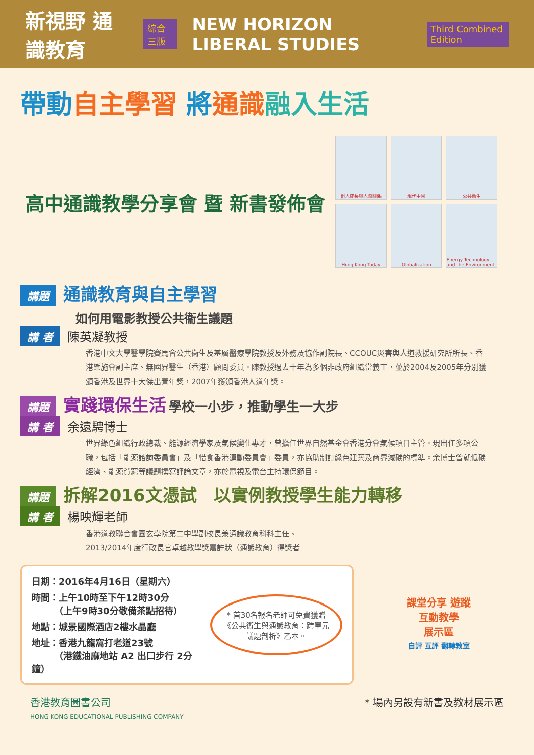新視野 通識教育 綜合三版 NEW HORIZON LIBERAL STUDIES Third Combined Edition
帶動 自主學習 將通識 融入生活
高中通識教學分享會 暨 新書發佈會
個人成長與人際關係
現代中國
公共衞生
Hong Kong Today
Globalization
Energy Technology and the Environment
講題 通識教育與自主學習
如何用電影教授公共衞生議題
講 者 陳英凝教授
香港中文大學醫學院賽馬會公共衞生及基層醫療學院教授及外務及協作副院長、CCOUC災害與人道救援研究所所長、香港樂施會副主席、無國界醫生（香港）顧問委員。陳教授過去十年為多個非政府組織當義工，並於2004及2005年分別獲頒香港及世界十大傑出青年獎，2007年獲頒香港人道年獎。
講題 實踐環保生活 學校一小步，推動學生一大步
講 者 余遠騁博士
世界綠色組織行政總裁、能源經濟學家及氣候變化專才，曾擔任世界自然基金會香港分會氣候項目主管。現出任多項公職，包括「能源諮詢委員會」及「惜食香港運動委員會」委員，亦協助制訂綠色建築及商界減碳的標準。余博士曾就低碳經濟、能源貧窮等議題撰寫評論文章，亦於電視及電台主持環保節目。
講題 拆解2016文憑試　以實例教授學生能力轉移
講 者 楊映輝老師
香港道教聯合會圓玄學院第二中學副校長兼通識教育科科主任、
2013/2014年度行政長官卓越教學獎嘉許狀（通識教育）得獎者
日期：2016年4月16日（星期六）
時間：上午10時至下午12時30分
　　　（上午9時30分敬備茶點招待）
地點：城景國際酒店2樓水晶廳
地址：香港九龍窩打老道23號
　　　（港鐵油麻地站 A2 出口步行 2分鐘）
* 首30名報名老師可免費獲贈《公共衞生與通識教育：跨單元議題剖析》乙本。
課堂分享 遊蹤
互動教學
展示區
自評 互評 翻轉教室
香港教育圖書公司
HONG KONG EDUCATIONAL PUBLISHING COMPANY
* 場內另設有新書及教材展示區